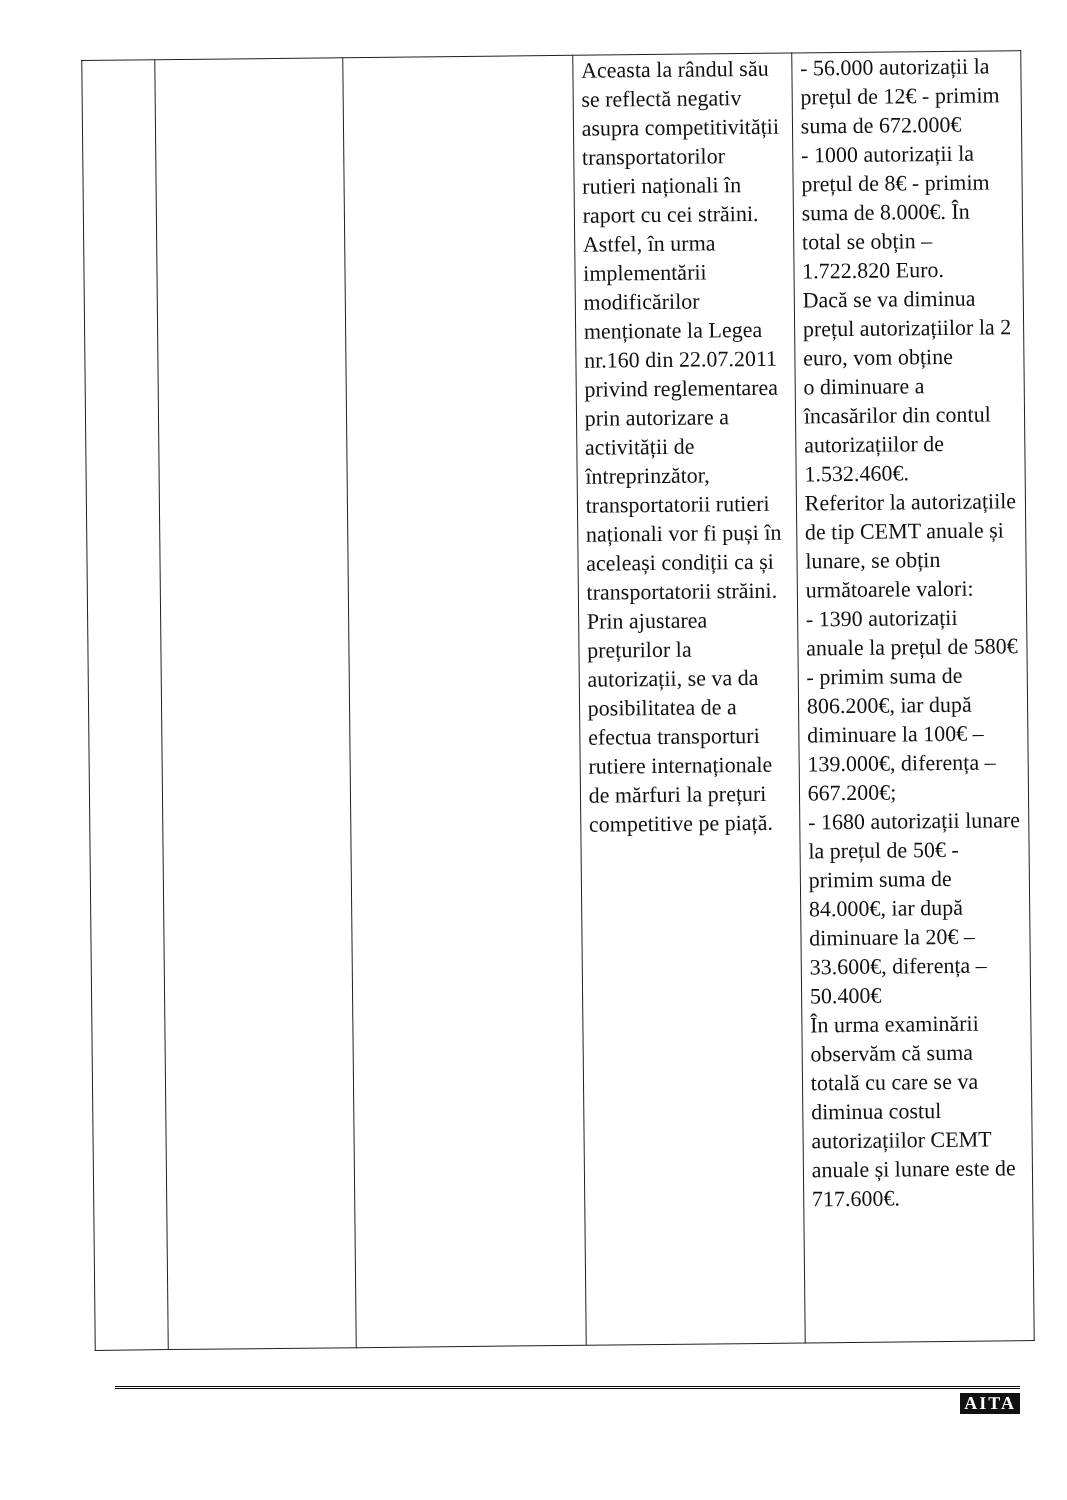| | | | Aceasta la rândul său se reflectă negativ asupra competitivității transportatorilor rutieri naționali în raport cu cei străini. Astfel, în urma implementării modificărilor menționate la Legea nr.160 din 22.07.2011 privind reglementarea prin autorizare a activității de întreprinzător, transportatorii rutieri naționali vor fi puși în aceleași condiții ca și transportatorii străini. Prin ajustarea prețurilor la autorizații, se va da posibilitatea de a efectua transporturi rutiere internaționale de mărfuri la prețuri competitive pe piață. | - 56.000 autorizații la prețul de 12€ - primim suma de 672.000€ - 1000 autorizații la prețul de 8€ - primim suma de 8.000€. În total se obțin – 1.722.820 Euro. Dacă se va diminua prețul autorizațiilor la 2 euro, vom obține o diminuare a încasărilor din contul autorizațiilor de 1.532.460€. Referitor la autorizațiile de tip CEMT anuale și lunare, se obțin următoarele valori: - 1390 autorizații anuale la prețul de 580€ - primim suma de 806.200€, iar după diminuare la 100€ – 139.000€, diferența – 667.200€; - 1680 autorizații lunare la prețul de 50€ - primim suma de 84.000€, iar după diminuare la 20€ – 33.600€, diferența – 50.400€ În urma examinării observăm că suma totală cu care se va diminua costul autorizațiilor CEMT anuale și lunare este de 717.600€. |
AITA